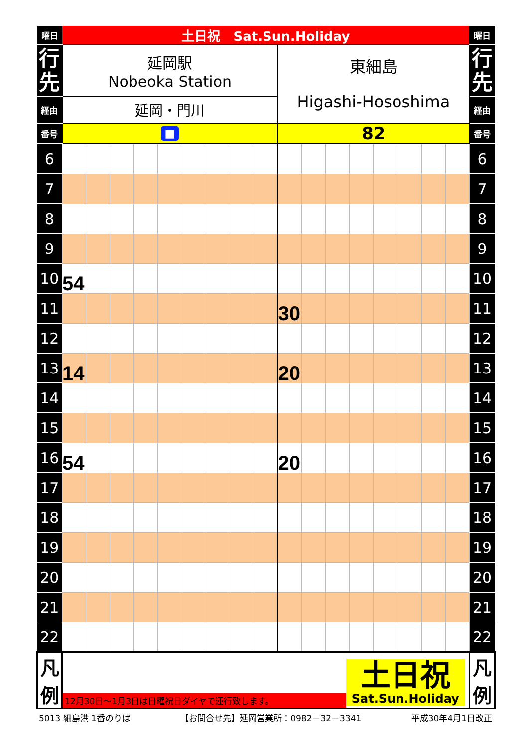| 曜日 | 土日祝 Sat.Sun.Holiday | | | | | | | | | | | | | | | | | 曜日 |
| 行 先 | 延岡駅 Nobeoka Station | | | | | | | | | 東細島 Higashi-Hososhima | | | | | | | | 行 先 |
| 経由 | 延岡・門川 | | | | | | | | | | | | | | | | | 経由 |
| 番号 | ■ | | | | | | | | | 82 | | | | | | | | 番号 |
| 6 | | | | | | | | | | | | | | | | | | 6 |
| 7 | | | | | | | | | | | | | | | | | | 7 |
| 8 | | | | | | | | | | | | | | | | | | 8 |
| 9 | | | | | | | | | | | | | | | | | | 9 |
| 10 | 54 | | | | | | | | | | | | | | | | | 10 |
| 11 | | | | | | | | | | 30 | | | | | | | | 11 |
| 12 | | | | | | | | | | | | | | | | | | 12 |
| 13 | 14 | | | | | | | | | 20 | | | | | | | | 13 |
| 14 | | | | | | | | | | | | | | | | | | 14 |
| 15 | | | | | | | | | | | | | | | | | | 15 |
| 16 | 54 | | | | | | | | | 20 | | | | | | | | 16 |
| 17 | | | | | | | | | | | | | | | | | | 17 |
| 18 | | | | | | | | | | | | | | | | | | 18 |
| 19 | | | | | | | | | | | | | | | | | | 19 |
| 20 | | | | | | | | | | | | | | | | | | 20 |
| 21 | | | | | | | | | | | | | | | | | | 21 |
| 22 | | | | | | | | | | | | | | | | | | 22 |
| 凡 例 | 12月30日～1月3日は日曜祝日ダイヤで運行致します。 土日祝 Sat.Sun.Holiday | | | | | | | | | | | | | | | | | 凡 例 |
5013 細島港 1番のりば 【お問合せ先】延岡営業所：0982－32－3341 平成30年4月1日改正